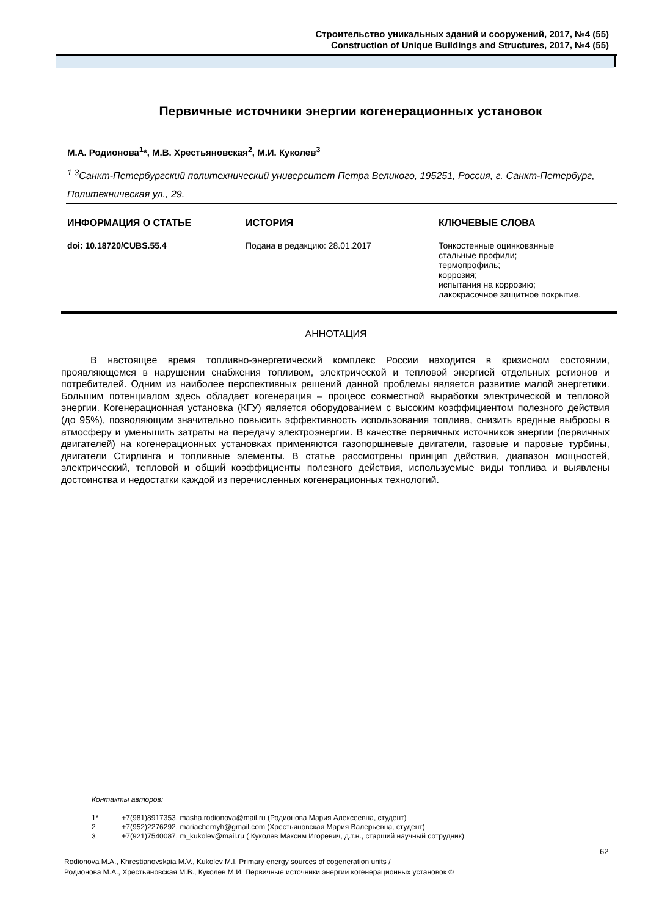Строительство уникальных зданий и сооружений, 2017, №4 (55)
Construction of Unique Buildings and Structures, 2017, №4 (55)
Первичные источники энергии когенерационных установок
М.А. Родионова<sup>1</sup>*, М.В. Хрестьяновская<sup>2</sup>, М.И. Куколев<sup>3</sup>
<sup>1-3</sup>Санкт-Петербургский политехнический университет Петра Великого, 195251, Россия, г. Санкт-Петербург, Политехническая ул., 29.
ИНФОРМАЦИЯ О СТАТЬЕ
doi: 10.18720/CUBS.55.4
ИСТОРИЯ
Подана в редакцию: 28.01.2017
КЛЮЧЕВЫЕ СЛОВА
Тонкостенные оцинкованные
стальные профили;
термопрофиль;
коррозия;
испытания на коррозию;
лакокрасочное защитное покрытие.
АННОТАЦИЯ
В настоящее время топливно-энергетический комплекс России находится в кризисном состоянии, проявляющемся в нарушении снабжения топливом, электрической и тепловой энергией отдельных регионов и потребителей. Одним из наиболее перспективных решений данной проблемы является развитие малой энергетики. Большим потенциалом здесь обладает когенерация – процесс совместной выработки электрической и тепловой энергии. Когенерационная установка (КГУ) является оборудованием с высоким коэффициентом полезного действия (до 95%), позволяющим значительно повысить эффективность использования топлива, снизить вредные выбросы в атмосферу и уменьшить затраты на передачу электроэнергии. В качестве первичных источников энергии (первичных двигателей) на когенерационных установках применяются газопоршневые двигатели, газовые и паровые турбины, двигатели Стирлинга и топливные элементы. В статье рассмотрены принцип действия, диапазон мощностей, электрический, тепловой и общий коэффициенты полезного действия, используемые виды топлива и выявлены достоинства и недостатки каждой из перечисленных когенерационных технологий.
Контакты авторов:
| 1* | +7(981)8917353, masha.rodionova@mail.ru (Родионова Мария Алексеевна, студент) |
| 2 | +7(952)2276292, mariachernyh@gmail.com (Хрестьяновская Мария Валерьевна, студент) |
| 3 | +7(921)7540087, m_kukolev@mail.ru ( Куколев Максим Игоревич, д.т.н., старший научный сотрудник) |
62
Rodionova M.A., Khrestianovskaia M.V., Kukolev M.I. Primary energy sources of cogeneration units /
Родионова М.А., Хрестьяновская М.В., Куколев М.И. Первичные источники энергии когенерационных установок ©